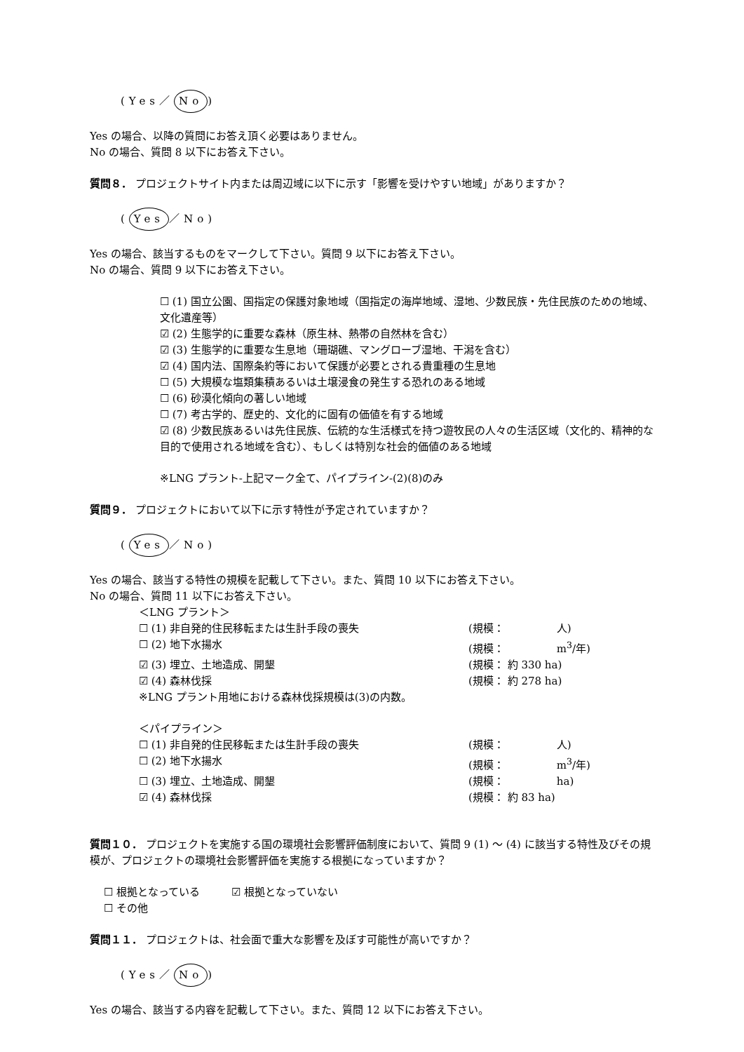(Yes／ No)
Yes の場合、以降の質問にお答え頂く必要はありません。
No の場合、質問 8 以下にお答え下さい。
質問８． プロジェクトサイト内または周辺域に以下に示す「影響を受けやすい地域」がありますか？
(Yes ／No)
Yes の場合、該当するものをマークして下さい。質問 9 以下にお答え下さい。
No の場合、質問 9 以下にお答え下さい。
☐ (1) 国立公園、国指定の保護対象地域（国指定の海岸地域、湿地、少数民族・先住民族のための地域、文化遺産等）
☑ (2) 生態学的に重要な森林（原生林、熱帯の自然林を含む）
☑ (3) 生態学的に重要な生息地（珊瑚礁、マングローブ湿地、干潟を含む）
☑ (4) 国内法、国際条約等において保護が必要とされる貴重種の生息地
☐ (5) 大規模な塩類集積あるいは土壌浸食の発生する恐れのある地域
☐ (6) 砂漠化傾向の著しい地域
☐ (7) 考古学的、歴史的、文化的に固有の価値を有する地域
☑ (8) 少数民族あるいは先住民族、伝統的な生活様式を持つ遊牧民の人々の生活区域（文化的、精神的な目的で使用される地域を含む）、もしくは特別な社会的価値のある地域
※LNG プラント-上記マーク全て、パイプライン-(2)(8)のみ
質問９． プロジェクトにおいて以下に示す特性が予定されていますか？
(Yes ／No)
Yes の場合、該当する特性の規模を記載して下さい。また、質問 10 以下にお答え下さい。
No の場合、質問 11 以下にお答え下さい。
＜LNG プラント＞
☐ (1) 非自発的住民移転または生計手段の喪失 (規模：　　　　　人)
☐ (2) 地下水揚水 (規模：　　　　　m<sup>3</sup>/年)
☑ (3) 埋立、土地造成、開墾 (規模： 約 330 ha)
☑ (4) 森林伐採 (規模： 約 278 ha)
※LNG プラント用地における森林伐採規模は(3)の内数。
＜パイプライン＞
☐ (1) 非自発的住民移転または生計手段の喪失 (規模：　　　　　人)
☐ (2) 地下水揚水 (規模：　　　　　m<sup>3</sup>/年)
☐ (3) 埋立、土地造成、開墾 (規模：　　　　　ha)
☑ (4) 森林伐採 (規模： 約 83 ha)
質問１０． プロジェクトを実施する国の環境社会影響評価制度において、質問 9 (1) ～ (4) に該当する特性及びその規模が、プロジェクトの環境社会影響評価を実施する根拠になっていますか？
☐ 根拠となっている　　　☑ 根拠となっていない
☐ その他
質問１１． プロジェクトは、社会面で重大な影響を及ぼす可能性が高いですか？
(Yes／ No)
Yes の場合、該当する内容を記載して下さい。また、質問 12 以下にお答え下さい。